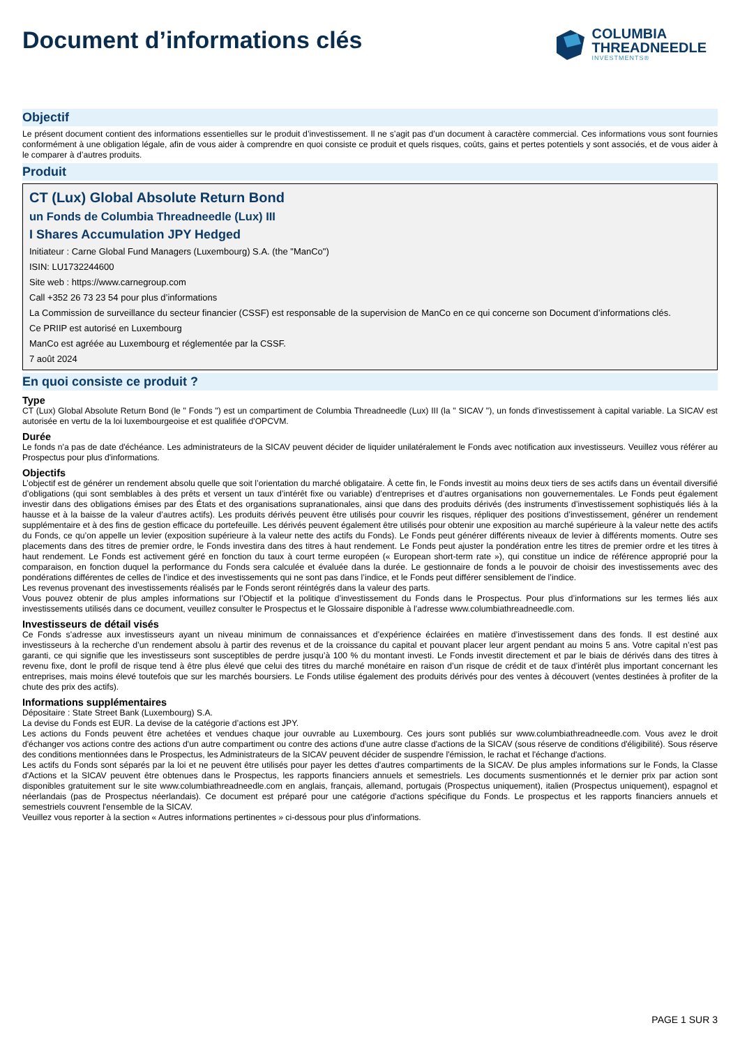Document d’informations clés
COLUMBIA
THREADNEEDLE
INVESTMENTS®
Objectif
Le présent document contient des informations essentielles sur le produit d’investissement. Il ne s’agit pas d’un document à caractère commercial. Ces informations vous sont fournies conformément à une obligation légale, afin de vous aider à comprendre en quoi consiste ce produit et quels risques, coûts, gains et pertes potentiels y sont associés, et de vous aider à le comparer à d’autres produits.
Produit
CT (Lux) Global Absolute Return Bond
un Fonds de Columbia Threadneedle (Lux) III
I Shares Accumulation JPY Hedged
Initiateur : Carne Global Fund Managers (Luxembourg) S.A. (the "ManCo")
ISIN: LU1732244600
Site web : https://www.carnegroup.com
Call +352 26 73 23 54 pour plus d’informations
La Commission de surveillance du secteur financier (CSSF) est responsable de la supervision de ManCo en ce qui concerne son Document d’informations clés.
Ce PRIIP est autorisé en Luxembourg
ManCo est agréée au Luxembourg et réglementée par la CSSF.
7 août 2024
En quoi consiste ce produit ?
Type
CT (Lux) Global Absolute Return Bond (le " Fonds ") est un compartiment de Columbia Threadneedle (Lux) III (la " SICAV "), un fonds d'investissement à capital variable. La SICAV est autorisée en vertu de la loi luxembourgeoise et est qualifiée d'OPCVM.
Durée
Le fonds n'a pas de date d'échéance. Les administrateurs de la SICAV peuvent décider de liquider unilatéralement le Fonds avec notification aux investisseurs. Veuillez vous référer au Prospectus pour plus d'informations.
Objectifs
L’objectif est de générer un rendement absolu quelle que soit l’orientation du marché obligataire. À cette fin, le Fonds investit au moins deux tiers de ses actifs dans un éventail diversifié d’obligations (qui sont semblables à des prêts et versent un taux d’intérêt fixe ou variable) d’entreprises et d’autres organisations non gouvernementales. Le Fonds peut également investir dans des obligations émises par des États et des organisations supranationales, ainsi que dans des produits dérivés (des instruments d’investissement sophistiqués liés à la hausse et à la baisse de la valeur d’autres actifs). Les produits dérivés peuvent être utilisés pour couvrir les risques, répliquer des positions d’investissement, générer un rendement supplémentaire et à des fins de gestion efficace du portefeuille. Les dérivés peuvent également être utilisés pour obtenir une exposition au marché supérieure à la valeur nette des actifs du Fonds, ce qu’on appelle un levier (exposition supérieure à la valeur nette des actifs du Fonds). Le Fonds peut générer différents niveaux de levier à différents moments. Outre ses placements dans des titres de premier ordre, le Fonds investira dans des titres à haut rendement. Le Fonds peut ajuster la pondération entre les titres de premier ordre et les titres à haut rendement. Le Fonds est activement géré en fonction du taux à court terme européen (« European short-term rate »), qui constitue un indice de référence approprié pour la comparaison, en fonction duquel la performance du Fonds sera calculée et évaluée dans la durée. Le gestionnaire de fonds a le pouvoir de choisir des investissements avec des pondérations différentes de celles de l’indice et des investissements qui ne sont pas dans l’indice, et le Fonds peut différer sensiblement de l’indice.
Les revenus provenant des investissements réalisés par le Fonds seront réintégrés dans la valeur des parts.
Vous pouvez obtenir de plus amples informations sur l’Objectif et la politique d’investissement du Fonds dans le Prospectus. Pour plus d’informations sur les termes liés aux investissements utilisés dans ce document, veuillez consulter le Prospectus et le Glossaire disponible à l’adresse www.columbiathreadneedle.com.
Investisseurs de détail visés
Ce Fonds s’adresse aux investisseurs ayant un niveau minimum de connaissances et d’expérience éclairées en matière d’investissement dans des fonds. Il est destiné aux investisseurs à la recherche d’un rendement absolu à partir des revenus et de la croissance du capital et pouvant placer leur argent pendant au moins 5 ans. Votre capital n’est pas garanti, ce qui signifie que les investisseurs sont susceptibles de perdre jusqu’à 100 % du montant investi. Le Fonds investit directement et par le biais de dérivés dans des titres à revenu fixe, dont le profil de risque tend à être plus élevé que celui des titres du marché monétaire en raison d’un risque de crédit et de taux d’intérêt plus important concernant les entreprises, mais moins élevé toutefois que sur les marchés boursiers. Le Fonds utilise également des produits dérivés pour des ventes à découvert (ventes destinées à profiter de la chute des prix des actifs).
Informations supplémentaires
Dépositaire : State Street Bank (Luxembourg) S.A.
La devise du Fonds est EUR. La devise de la catégorie d’actions est JPY.
Les actions du Fonds peuvent être achetées et vendues chaque jour ouvrable au Luxembourg. Ces jours sont publiés sur www.columbiathreadneedle.com. Vous avez le droit d'échanger vos actions contre des actions d'un autre compartiment ou contre des actions d'une autre classe d'actions de la SICAV (sous réserve de conditions d'éligibilité). Sous réserve des conditions mentionnées dans le Prospectus, les Administrateurs de la SICAV peuvent décider de suspendre l'émission, le rachat et l'échange d'actions.
Les actifs du Fonds sont séparés par la loi et ne peuvent être utilisés pour payer les dettes d'autres compartiments de la SICAV. De plus amples informations sur le Fonds, la Classe d'Actions et la SICAV peuvent être obtenues dans le Prospectus, les rapports financiers annuels et semestriels. Les documents susmentionnés et le dernier prix par action sont disponibles gratuitement sur le site www.columbiathreadneedle.com en anglais, français, allemand, portugais (Prospectus uniquement), italien (Prospectus uniquement), espagnol et néerlandais (pas de Prospectus néerlandais). Ce document est préparé pour une catégorie d'actions spécifique du Fonds. Le prospectus et les rapports financiers annuels et semestriels couvrent l'ensemble de la SICAV.
Veuillez vous reporter à la section « Autres informations pertinentes » ci-dessous pour plus d’informations.
PAGE 1 SUR 3